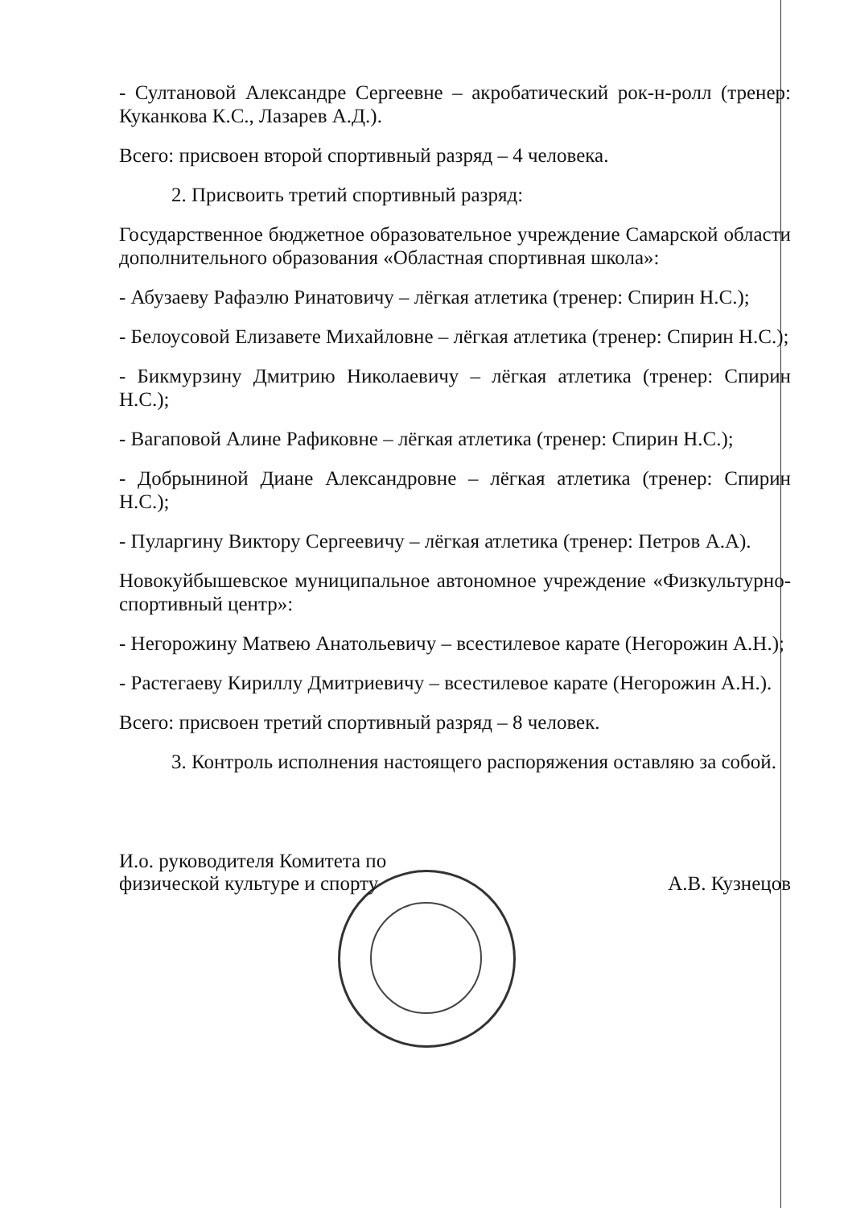- Султановой Александре Сергеевне – акробатический рок-н-ролл (тренер: Куканкова К.С., Лазарев А.Д.).
Всего: присвоен второй спортивный разряд – 4 человека.
2. Присвоить третий спортивный разряд:
Государственное бюджетное образовательное учреждение Самарской области дополнительного образования «Областная спортивная школа»:
- Абузаеву Рафаэлю Ринатовичу – лёгкая атлетика (тренер: Спирин Н.С.);
- Белоусовой Елизавете Михайловне – лёгкая атлетика (тренер: Спирин Н.С.);
- Бикмурзину Дмитрию Николаевичу – лёгкая атлетика (тренер: Спирин Н.С.);
- Вагаповой Алине Рафиковне – лёгкая атлетика (тренер: Спирин Н.С.);
- Добрыниной Диане Александровне – лёгкая атлетика (тренер: Спирин Н.С.);
- Пуларгину Виктору Сергеевичу – лёгкая атлетика (тренер: Петров А.А).
Новокуйбышевское муниципальное автономное учреждение «Физкультурно-спортивный центр»:
- Негорожину Матвею Анатольевичу – всестилевое карате (Негорожин А.Н.);
- Растегаеву Кириллу Дмитриевичу – всестилевое карате (Негорожин А.Н.).
Всего: присвоен третий спортивный разряд – 8 человек.
3. Контроль исполнения настоящего распоряжения оставляю за собой.
И.о. руководителя Комитета по
физической культуре и спорту
А.В. Кузнецов